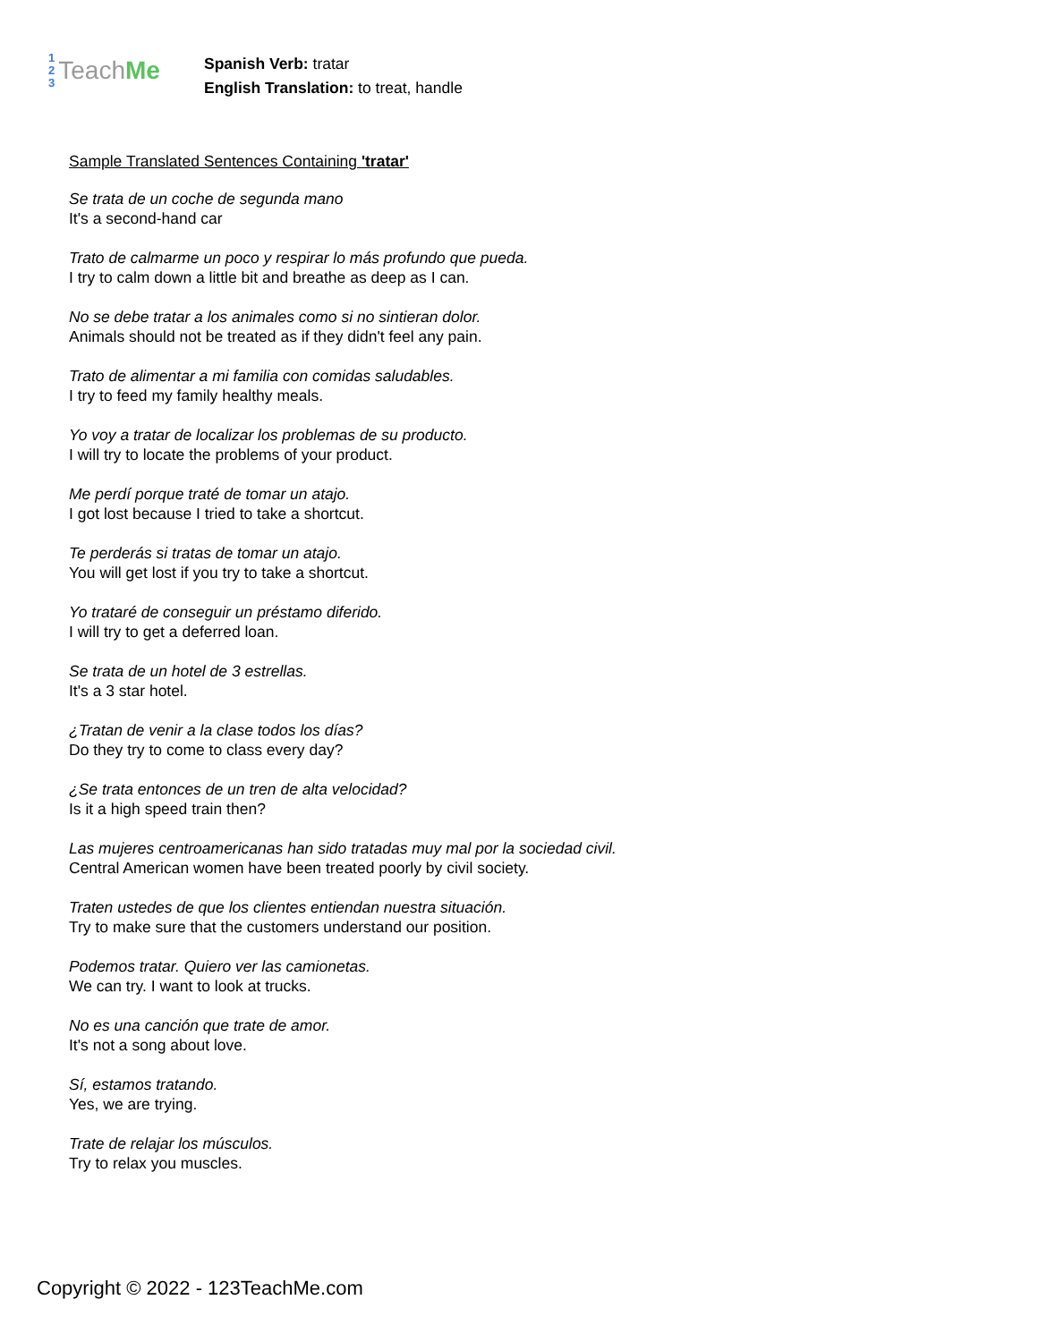1
2
3
Teach Me
Spanish Verb: tratar
English Translation: to treat, handle
Sample Translated Sentences Containing 'tratar'
Se trata de un coche de segunda mano
It's a second-hand car
Trato de calmarme un poco y respirar lo más profundo que pueda.
I try to calm down a little bit and breathe as deep as I can.
No se debe tratar a los animales como si no sintieran dolor.
Animals should not be treated as if they didn't feel any pain.
Trato de alimentar a mi familia con comidas saludables.
I try to feed my family healthy meals.
Yo voy a tratar de localizar los problemas de su producto.
I will try to locate the problems of your product.
Me perdí porque traté de tomar un atajo.
I got lost because I tried to take a shortcut.
Te perderás si tratas de tomar un atajo.
You will get lost if you try to take a shortcut.
Yo trataré de conseguir un préstamo diferido.
I will try to get a deferred loan.
Se trata de un hotel de 3 estrellas.
It's a 3 star hotel.
¿Tratan de venir a la clase todos los días?
Do they try to come to class every day?
¿Se trata entonces de un tren de alta velocidad?
Is it a high speed train then?
Las mujeres centroamericanas han sido tratadas muy mal por la sociedad civil.
Central American women have been treated poorly by civil society.
Traten ustedes de que los clientes entiendan nuestra situación.
Try to make sure that the customers understand our position.
Podemos tratar. Quiero ver las camionetas.
We can try. I want to look at trucks.
No es una canción que trate de amor.
It's not a song about love.
Sí, estamos tratando.
Yes, we are trying.
Trate de relajar los músculos.
Try to relax you muscles.
Copyright © 2022 - 123TeachMe.com